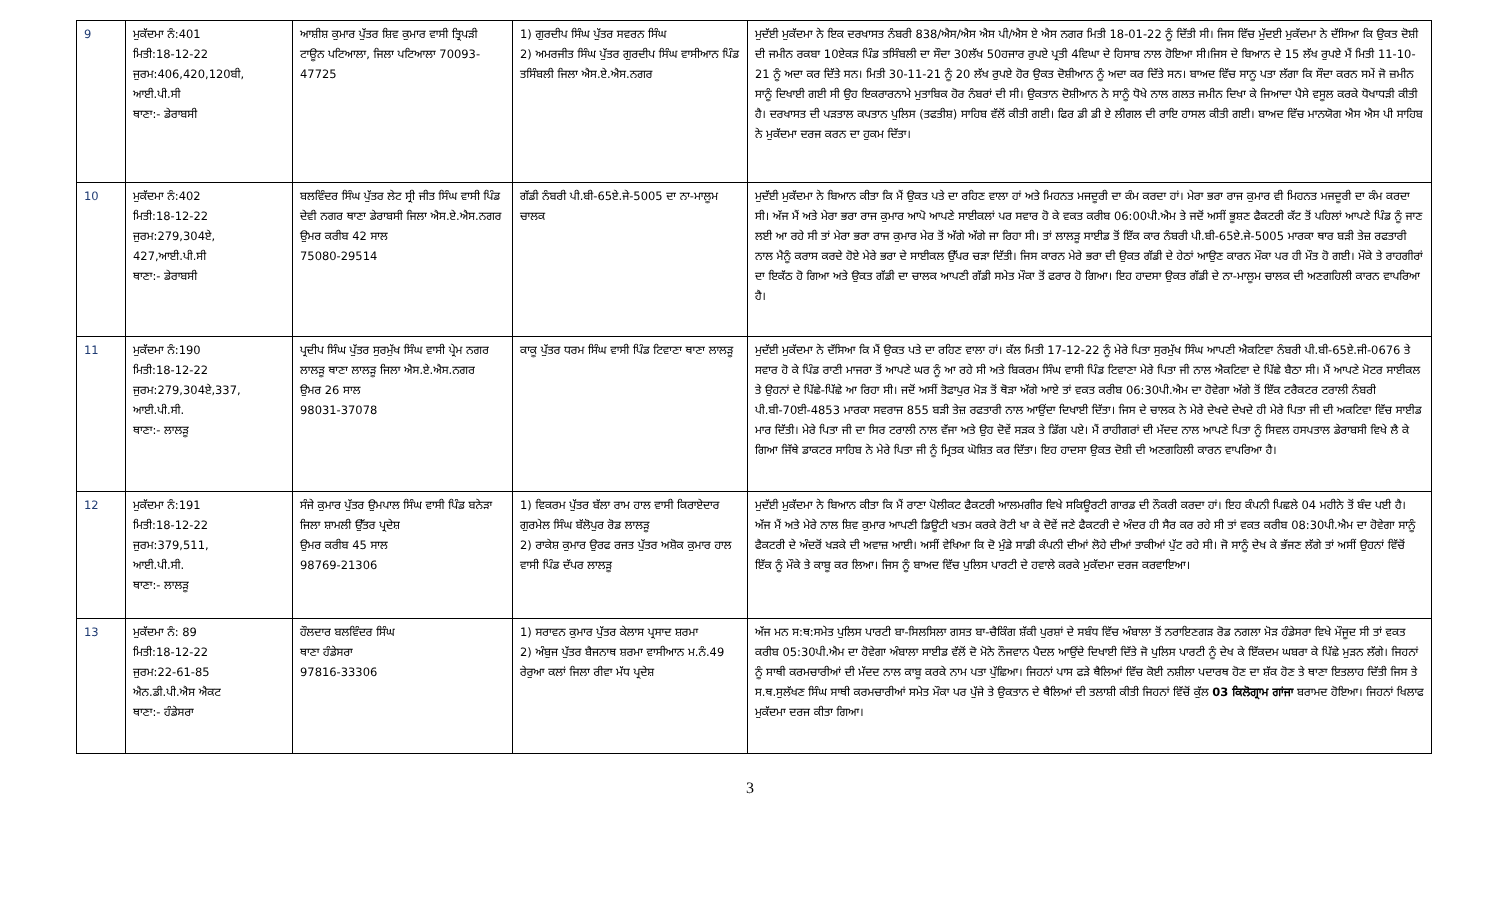| 9 | ਮੁਕੱਦਮਾ ਨੰ:401 ਮਿਤੀ:18-12-22 ਜੁਰਮ:406,420,120ਬੀ, ਆਈ.ਪੀ.ਸੀ ਥਾਣਾ:- ਡੇਰਾਬਸੀ | ਆਸ਼ੀਸ਼ ਕੁਮਾਰ ਪੁੱਤਰ ਸ਼ਿਵ ਕੁਮਾਰ ਵਾਸੀ ਤ੍ਰਿਪੜੀ ਟਾਊਨ ਪਟਿਆਲਾ, ਜਿਲਾ ਪਟਿਆਲਾ 70093-47725 | 1) ਗੁਰਦੀਪ ਸਿੰਘ ਪੁੱਤਰ ਸਵਰਨ ਸਿੰਘ 2) ਅਮਰਜੀਤ ਸਿੰਘ ਪੁੱਤਰ ਗੁਰਦੀਪ ਸਿੰਘ ਵਾਸੀਆਨ ਪਿੰਡ ਤਸਿੰਬਲੀ ਜਿਲਾ ਐਸ.ਏ.ਐਸ.ਨਗਰ | ਮੁਦੱਈ ਮੁਕੱਦਮਾ ਨੇ ਇਕ ਦਰਖਾਸਤ ਨੰਬਰੀ 838/ਐਸ/ਐਸ ਐਸ ਪੀ/ਐਸ ਏ ਐਸ ਨਗਰ ਮਿਤੀ 18-01-22 ਨੂੰ ਦਿੱਤੀ ਸੀ। ਜਿਸ ਵਿੱਚ ਮੁੱਦਈ ਮੁਕੱਦਮਾ ਨੇ ਦੱਸਿਆ ਕਿ ਉਕਤ ਦੋਸ਼ੀ ਦੀ ਜਮੀਨ ਰਕਬਾ 10ਏਕੜ ਪਿੰਡ ਤਸਿੰਬਲੀ ਦਾ ਸੌਦਾ 30ਲੱਖ 50ਹਜਾਰ ਰੁਪਏ ਪ੍ਰਤੀ 4ਵਿਘਾ ਦੇ ਹਿਸਾਬ ਨਾਲ ਹੋਇਆ ਸੀ।ਜਿਸ ਦੇ ਬਿਆਨ ਦੇ 15 ਲੱਖ ਰੁਪਏ ਮੈਂ ਮਿਤੀ 11-10-21 ਨੂੰ ਅਦਾ ਕਰ ਦਿੱਤੇ ਸਨ। ਮਿਤੀ 30-11-21 ਨੂੰ 20 ਲੱਖ ਰੁਪਏ ਹੋਰ ਉਕਤ ਦੋਸ਼ੀਆਨ ਨੂੰ ਅਦਾ ਕਰ ਦਿੱਤੇ ਸਨ। ਬਾਅਦ ਵਿੱਚ ਸਾਨੂ ਪਤਾ ਲੱਗਾ ਕਿ ਸੌਦਾ ਕਰਨ ਸਮੇਂ ਜੋ ਜ਼ਮੀਨ ਸਾਨੂੰ ਦਿਖਾਈ ਗਈ ਸੀ ਉਹ ਇਕਰਾਰਨਾਮੇ ਮੁਤਾਬਿਕ ਹੋਰ ਨੰਬਰਾਂ ਦੀ ਸੀ। ਉਕਤਾਨ ਦੋਸ਼ੀਆਨ ਨੇ ਸਾਨੂੰ ਧੋਖੇ ਨਾਲ ਗਲਤ ਜਮੀਨ ਦਿਖਾ ਕੇ ਜਿਆਦਾ ਪੈਸੇ ਵਸੂਲ ਕਰਕੇ ਧੋਖਾਧੜੀ ਕੀਤੀ ਹੈ। ਦਰਖਾਸਤ ਦੀ ਪੜਤਾਲ ਕਪਤਾਨ ਪੁਲਿਸ (ਤਫਤੀਸ਼) ਸਾਹਿਬ ਵੱਲੋਂ ਕੀਤੀ ਗਈ। ਫਿਰ ਡੀ ਡੀ ਏ ਲੀਗਲ ਦੀ ਰਾਇ ਹਾਸਲ ਕੀਤੀ ਗਈ। ਬਾਅਦ ਵਿੱਚ ਮਾਨਯੋਗ ਐਸ ਐਸ ਪੀ ਸਾਹਿਬ ਨੇ ਮੁਕੱਦਮਾ ਦਰਜ ਕਰਨ ਦਾ ਹੁਕਮ ਦਿੱਤਾ। |
| 10 | ਮੁਕੱਦਮਾ ਨੰ:402 ਮਿਤੀ:18-12-22 ਜੁਰਮ:279,304ਏ, 427,ਆਈ.ਪੀ.ਸੀ ਥਾਣਾ:- ਡੇਰਾਬਸੀ | ਬਲਵਿੰਦਰ ਸਿੰਘ ਪੁੱਤਰ ਲੇਟ ਸ੍ਰੀ ਜੀਤ ਸਿੰਘ ਵਾਸੀ ਪਿੰਡ ਦੇਵੀ ਨਗਰ ਥਾਣਾ ਡੇਰਾਬਸੀ ਜਿਲਾ ਐਸ.ਏ.ਐਸ.ਨਗਰ ਉਮਰ ਕਰੀਬ 42 ਸਾਲ 75080-29514 | ਗੱਡੀ ਨੰਬਰੀ ਪੀ.ਬੀ-65ਏ.ਜੇ-5005 ਦਾ ਨਾ-ਮਾਲੂਮ ਚਾਲਕ | ਮੁਦੱਈ ਮੁਕੱਦਮਾ ਨੇ ਬਿਆਨ ਕੀਤਾ ਕਿ ਮੈਂ ਉਕਤ ਪਤੇ ਦਾ ਰਹਿਣ ਵਾਲਾ ਹਾਂ ਅਤੇ ਮਿਹਨਤ ਮਜਦੂਰੀ ਦਾ ਕੰਮ ਕਰਦਾ ਹਾਂ। ਮੇਰਾ ਭਰਾ ਰਾਜ ਕੁਮਾਰ ਵੀ ਮਿਹਨਤ ਮਜਦੂਰੀ ਦਾ ਕੰਮ ਕਰਦਾ ਸੀ। ਅੱਜ ਮੈਂ ਅਤੇ ਮੇਰਾ ਭਰਾ ਰਾਜ ਕੁਮਾਰ ਆਪੋ ਆਪਣੇ ਸਾਈਕਲਾਂ ਪਰ ਸਵਾਰ ਹੋ ਕੇ ਵਕਤ ਕਰੀਬ 06:00ਪੀ.ਐਮ ਤੇ ਜਦੋਂ ਅਸੀਂ ਭੂਸ਼ਣ ਫੈਕਟਰੀ ਕੱਟ ਤੋਂ ਪਹਿਲਾਂ ਆਪਣੇ ਪਿੰਡ ਨੂੰ ਜਾਣ ਲਈ ਆ ਰਹੇ ਸੀ ਤਾਂ ਮੇਰਾ ਭਰਾ ਰਾਜ ਕੁਮਾਰ ਮੇਰ ਤੋਂ ਅੱਗੇ ਅੱਗੇ ਜਾ ਰਿਹਾ ਸੀ। ਤਾਂ ਲਾਲੜੂ ਸਾਈਡ ਤੋਂ ਇੱਕ ਕਾਰ ਨੰਬਰੀ ਪੀ.ਬੀ-65ਏ.ਜੇ-5005 ਮਾਰਕਾ ਥਾਰ ਬੜੀ ਤੇਜ਼ ਰਫਤਾਰੀ ਨਾਲ ਮੈਨੂੰ ਕਰਾਸ ਕਰਦੇ ਹੋਏ ਮੇਰੇ ਭਰਾ ਦੇ ਸਾਈਕਲ ਉੱਪਰ ਚੜਾ ਦਿੱਤੀ। ਜਿਸ ਕਾਰਨ ਮੇਰੇ ਭਰਾ ਦੀ ਉਕਤ ਗੱਡੀ ਦੇ ਹੇਠਾਂ ਆਉਣ ਕਾਰਨ ਮੌਕਾ ਪਰ ਹੀ ਮੌਤ ਹੋ ਗਈ। ਮੌਕੇ ਤੇ ਰਾਹਗੀਰਾਂ ਦਾ ਇਕੱਠ ਹੋ ਗਿਆ ਅਤੇ ਉਕਤ ਗੱਡੀ ਦਾ ਚਾਲਕ ਆਪਣੀ ਗੱਡੀ ਸਮੇਤ ਮੌਕਾ ਤੋਂ ਫਰਾਰ ਹੋ ਗਿਆ। ਇਹ ਹਾਦਸਾ ਉਕਤ ਗੱਡੀ ਦੇ ਨਾ-ਮਾਲੂਮ ਚਾਲਕ ਦੀ ਅਣਗਹਿਲੀ ਕਾਰਨ ਵਾਪਰਿਆ ਹੈ। |
| 11 | ਮੁਕੱਦਮਾ ਨੰ:190 ਮਿਤੀ:18-12-22 ਜੁਰਮ:279,304ਏ,337, ਆਈ.ਪੀ.ਸੀ. ਥਾਣਾ:- ਲਾਲੜੂ | ਪ੍ਰਦੀਪ ਸਿੰਘ ਪੁੱਤਰ ਸੁਰਮੁੱਖ ਸਿੰਘ ਵਾਸੀ ਪ੍ਰੇਮ ਨਗਰ ਲਾਲੜੂ ਥਾਣਾ ਲਾਲੜੂ ਜਿਲਾ ਐਸ.ਏ.ਐਸ.ਨਗਰ ਉਮਰ 26 ਸਾਲ 98031-37078 | ਕਾਕੂ ਪੁੱਤਰ ਧਰਮ ਸਿੰਘ ਵਾਸੀ ਪਿੰਡ ਟਿਵਾਣਾ ਥਾਣਾ ਲਾਲੜੂ | ਮੁਦੱਈ ਮੁਕੱਦਮਾ ਨੇ ਦੱਸਿਆ ਕਿ ਮੈਂ ਉਕਤ ਪਤੇ ਦਾ ਰਹਿਣ ਵਾਲਾ ਹਾਂ। ਕੱਲ ਮਿਤੀ 17-12-22 ਨੂੰ ਮੇਰੇ ਪਿਤਾ ਸੁਰਮੁੱਖ ਸਿੰਘ ਆਪਣੀ ਐਕਟਿਵਾ ਨੰਬਰੀ ਪੀ.ਬੀ-65ਏ.ਜੀ-0676 ਤੇ ਸਵਾਰ ਹੋ ਕੇ ਪਿੰਡ ਰਾਣੀ ਮਾਜਰਾ ਤੋਂ ਆਪਣੇ ਘਰ ਨੂੰ ਆ ਰਹੇ ਸੀ ਅਤੇ ਬਿਕਰਮ ਸਿੰਘ ਵਾਸੀ ਪਿੰਡ ਟਿਵਾਣਾ ਮੇਰੇ ਪਿਤਾ ਜੀ ਨਾਲ ਐਕਟਿਵਾ ਦੇ ਪਿੱਛੇ ਬੈਠਾ ਸੀ। ਮੈਂ ਆਪਣੇ ਮੋਟਰ ਸਾਈਕਲ ਤੇ ਉਹਨਾਂ ਦੇ ਪਿੱਛੇ-ਪਿੱਛੇ ਆ ਰਿਹਾ ਸੀ। ਜਦੋਂ ਅਸੀਂ ਤੋਫਾਪੁਰ ਮੋੜ ਤੋਂ ਥੋੜਾ ਅੱਗੇ ਆਏ ਤਾਂ ਵਕਤ ਕਰੀਬ 06:30ਪੀ.ਐਮ ਦਾ ਹੋਵੇਗਾ ਅੱਗੇ ਤੋਂ ਇੱਕ ਟਰੈਕਟਰ ਟਰਾਲੀ ਨੰਬਰੀ ਪੀ.ਬੀ-70ਈ-4853 ਮਾਰਕਾ ਸਵਰਾਜ 855 ਬੜੀ ਤੇਜ਼ ਰਫਤਾਰੀ ਨਾਲ ਆਉਂਦਾ ਦਿਖਾਈ ਦਿੱਤਾ। ਜਿਸ ਦੇ ਚਾਲਕ ਨੇ ਮੇਰੇ ਦੇਖਦੇ ਦੇਖਦੇ ਹੀ ਮੇਰੇ ਪਿਤਾ ਜੀ ਦੀ ਅਕਟਿਵਾ ਵਿੱਚ ਸਾਈਡ ਮਾਰ ਦਿੱਤੀ। ਮੇਰੇ ਪਿਤਾ ਜੀ ਦਾ ਸਿਰ ਟਰਾਲੀ ਨਾਲ ਵੱਜਾ ਅਤੇ ਉਹ ਦੋਵੇਂ ਸੜਕ ਤੇ ਡਿੱਗ ਪਏ। ਮੈਂ ਰਾਹੀਗਰਾਂ ਦੀ ਮੱਦਦ ਨਾਲ ਆਪਣੇ ਪਿਤਾ ਨੂੰ ਸਿਵਲ ਹਸਪਤਾਲ ਡੇਰਾਬਸੀ ਵਿਖੇ ਲੈ ਕੇ ਗਿਆ ਜਿੱਥੇ ਡਾਕਟਰ ਸਾਹਿਬ ਨੇ ਮੇਰੇ ਪਿਤਾ ਜੀ ਨੂੰ ਮ੍ਰਿਤਕ ਘੋਸ਼ਿਤ ਕਰ ਦਿੱਤਾ। ਇਹ ਹਾਦਸਾ ਉਕਤ ਦੋਸ਼ੀ ਦੀ ਅਣਗਹਿਲੀ ਕਾਰਨ ਵਾਪਰਿਆ ਹੈ। |
| 12 | ਮੁਕੱਦਮਾ ਨੰ:191 ਮਿਤੀ:18-12-22 ਜੁਰਮ:379,511, ਆਈ.ਪੀ.ਸੀ. ਥਾਣਾ:- ਲਾਲੜੂ | ਸੰਜੇ ਕੁਮਾਰ ਪੁੱਤਰ ਉਮਪਾਲ ਸਿੰਘ ਵਾਸੀ ਪਿੰਡ ਬਨੇੜਾ ਜਿਲਾ ਸ਼ਾਮਲੀ ਉੱਤਰ ਪ੍ਰਦੇਸ਼ ਉਮਰ ਕਰੀਬ 45 ਸਾਲ 98769-21306 | 1) ਵਿਕਰਮ ਪੁੱਤਰ ਬੱਲਾ ਰਾਮ ਹਾਲ ਵਾਸੀ ਕਿਰਾਏਦਾਰ ਗੁਰਮੇਲ ਸਿੰਘ ਬੱਲੋਪੁਰ ਰੋਡ ਲਾਲੜੂ 2) ਰਾਕੇਸ਼ ਕੁਮਾਰ ਉਰਫ ਰਜਤ ਪੁੱਤਰ ਅਸ਼ੋਕ ਕੁਮਾਰ ਹਾਲ ਵਾਸੀ ਪਿੰਡ ਦੱਪਰ ਲਾਲੜੂ | ਮੁਦੱਈ ਮੁਕੱਦਮਾ ਨੇ ਬਿਆਨ ਕੀਤਾ ਕਿ ਮੈਂ ਰਾਣਾ ਪੋਲੀਕਟ ਫੈਕਟਰੀ ਆਲਮਗੀਰ ਵਿਖੇ ਸਕਿਊਰਟੀ ਗਾਰਡ ਦੀ ਨੌਕਰੀ ਕਰਦਾ ਹਾਂ। ਇਹ ਕੰਪਨੀ ਪਿਛਲੇ 04 ਮਹੀਨੇ ਤੋਂ ਬੰਦ ਪਈ ਹੈ। ਅੱਜ ਮੈਂ ਅਤੇ ਮੇਰੇ ਨਾਲ ਸ਼ਿਵ ਕੁਮਾਰ ਆਪਣੀ ਡਿਊਟੀ ਖਤਮ ਕਰਕੇ ਰੋਟੀ ਖਾ ਕੇ ਦੋਵੇਂ ਜਣੇ ਫੈਕਟਰੀ ਦੇ ਅੰਦਰ ਹੀ ਸੈਰ ਕਰ ਰਹੇ ਸੀ ਤਾਂ ਵਕਤ ਕਰੀਬ 08:30ਪੀ.ਐਮ ਦਾ ਹੋਵੇਗਾ ਸਾਨੂੰ ਫੈਕਟਰੀ ਦੇ ਅੰਦਰੋਂ ਖੜਕੇ ਦੀ ਅਵਾਜ਼ ਆਈ। ਅਸੀਂ ਵੇਖਿਆ ਕਿ ਦੋ ਮੁੰਡੇ ਸਾਡੀ ਕੰਪਨੀ ਦੀਆਂ ਲੋਹੇ ਦੀਆਂ ਤਾਕੀਆਂ ਪੁੱਟ ਰਹੇ ਸੀ। ਜੋ ਸਾਨੂੰ ਦੇਖ ਕੇ ਭੱਜਣ ਲੱਗੇ ਤਾਂ ਅਸੀਂ ਉਹਨਾਂ ਵਿੱਚੋਂ ਇੱਕ ਨੂੰ ਮੌਕੇ ਤੇ ਕਾਬੂ ਕਰ ਲਿਆ। ਜਿਸ ਨੂੰ ਬਾਅਦ ਵਿੱਚ ਪੁਲਿਸ ਪਾਰਟੀ ਦੇ ਹਵਾਲੇ ਕਰਕੇ ਮੁਕੱਦਮਾ ਦਰਜ ਕਰਵਾਇਆ। |
| 13 | ਮੁਕੱਦਮਾ ਨੰ: 89 ਮਿਤੀ:18-12-22 ਜੁਰਮ:22-61-85 ਐਨ.ਡੀ.ਪੀ.ਐਸ ਐਕਟ ਥਾਣਾ:- ਹੰਡੇਸਰਾ | ਹੌਲਦਾਰ ਬਲਵਿੰਦਰ ਸਿੰਘ ਥਾਣਾ ਹੰਡੇਸਰਾ 97816-33306 | 1) ਸਰਾਵਨ ਕੁਮਾਰ ਪੁੱਤਰ ਕੇਲਾਸ ਪ੍ਰਸਾਦ ਸ਼ਰਮਾ 2) ਅੰਬੁਜ ਪੁੱਤਰ ਬੈਜਨਾਥ ਸ਼ਰਮਾ ਵਾਸੀਆਨ ਮ.ਨੰ.49 ਰੇਰੁਆ ਕਲਾਂ ਜਿਲਾ ਰੀਵਾ ਮੱਧ ਪ੍ਰਦੇਸ਼ | ਅੱਜ ਮਨ ਸ:ਥ:ਸਮੇਤ ਪੁਲਿਸ ਪਾਰਟੀ ਬਾ-ਸਿਲਸਿਲਾ ਗਸਤ ਬਾ-ਚੈਕਿੰਗ ਸ਼ੱਕੀ ਪੁਰਸ਼ਾਂ ਦੇ ਸਬੰਧ ਵਿੱਚ ਅੰਬਾਲਾ ਤੋਂ ਨਰਾਇਣਗੜ ਰੋਡ ਨਗਲਾ ਮੋੜ ਹੰਡੇਸਰਾ ਵਿਖੇ ਮੌਜੂਦ ਸੀ ਤਾਂ ਵਕਤ ਕਰੀਬ 05:30ਪੀ.ਐਮ ਦਾ ਹੋਵੇਗਾ ਅੰਬਾਲਾ ਸਾਈਡ ਵੱਲੋਂ ਦੋ ਮੋਨੇ ਨੌਜਵਾਨ ਪੈਦਲ ਆਉਂਦੇ ਦਿਖਾਈ ਦਿੱਤੇ ਜੋ ਪੁਲਿਸ ਪਾਰਟੀ ਨੂੰ ਦੇਖ ਕੇ ਇੱਕਦਮ ਘਬਰਾ ਕੇ ਪਿੱਛੇ ਮੁੜਨ ਲੱਗੇ। ਜਿਹਨਾਂ ਨੂੰ ਸਾਥੀ ਕਰਮਚਾਰੀਆਂ ਦੀ ਮੱਦਦ ਨਾਲ ਕਾਬੂ ਕਰਕੇ ਨਾਮ ਪਤਾ ਪੁੱਛਿਆ। ਜਿਹਨਾਂ ਪਾਸ ਫੜੇ ਥੈਲਿਆਂ ਵਿੱਚ ਕੋਈ ਨਸ਼ੀਲਾ ਪਦਾਰਥ ਹੋਣ ਦਾ ਸ਼ੱਕ ਹੋਣ ਤੇ ਥਾਣਾ ਇਤਲਾਹ ਦਿੱਤੀ ਜਿਸ ਤੇ ਸ.ਥ.ਸੁਲੱਖਣ ਸਿੰਘ ਸਾਥੀ ਕਰਮਚਾਰੀਆਂ ਸਮੇਤ ਮੌਕਾ ਪਰ ਪੁੱਜੇ ਤੇ ਉਕਤਾਨ ਦੇ ਥੈਲਿਆਂ ਦੀ ਤਲਾਸ਼ੀ ਕੀਤੀ ਜਿਹਨਾਂ ਵਿੱਚੋਂ ਕੁੱਲ 03 ਕਿਲੋਗ੍ਰਾਮ ਗਾਂਜਾ ਬਰਾਮਦ ਹੋਇਆ। ਜਿਹਨਾਂ ਖਿਲਾਫ ਮੁਕੱਦਮਾ ਦਰਜ ਕੀਤਾ ਗਿਆ। |
3